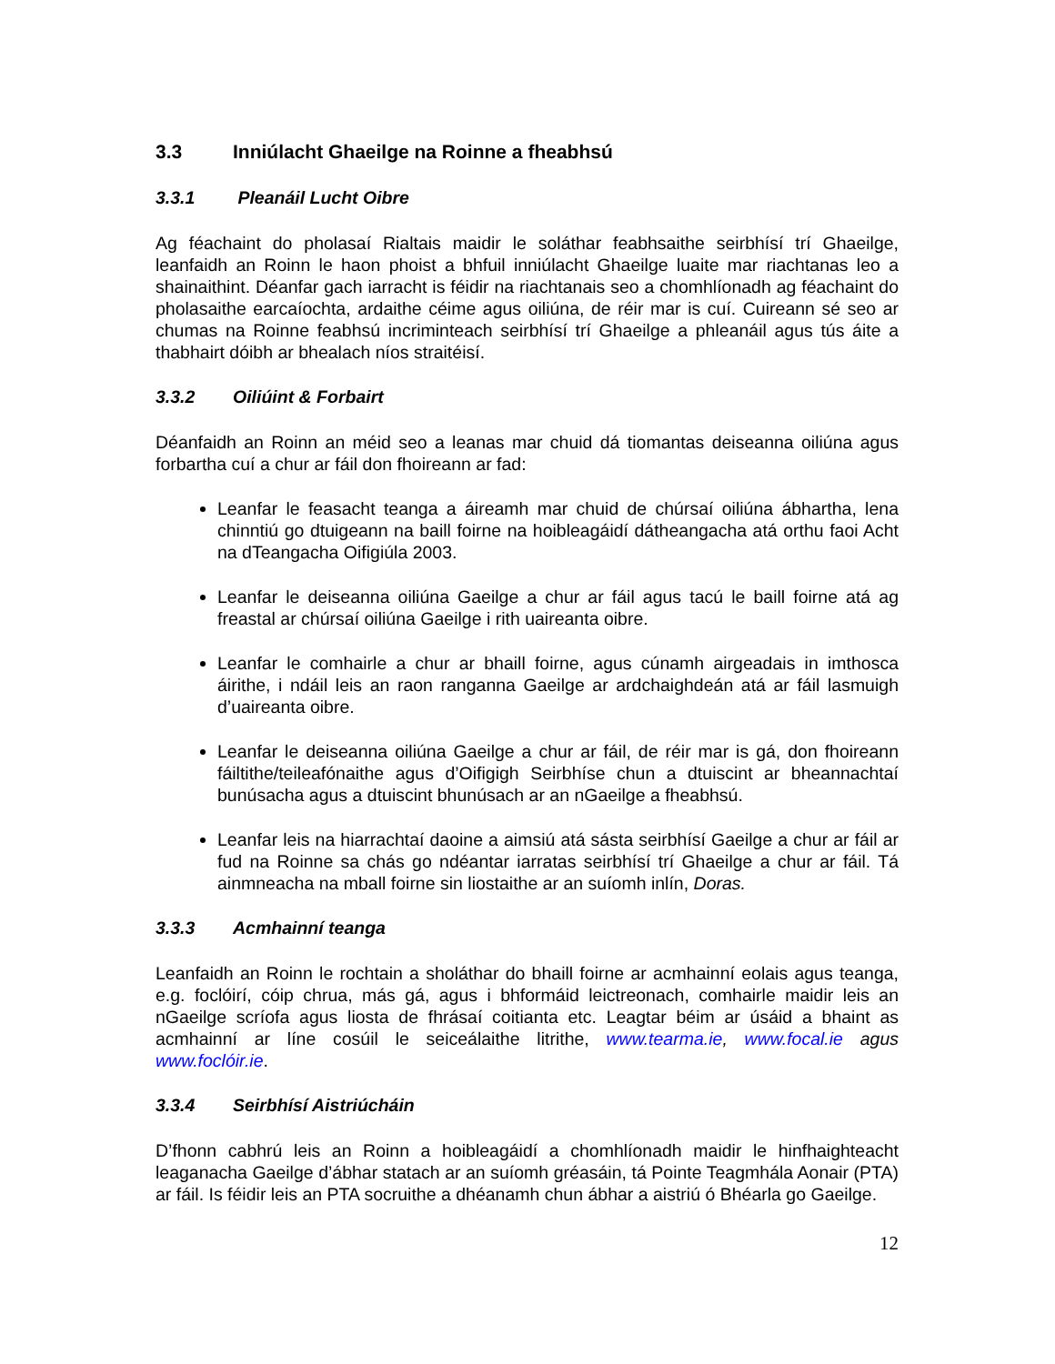3.3 Inniúlacht Ghaeilge na Roinne a fheabhsú
3.3.1 Pleanáil Lucht Oibre
Ag féachaint do pholasaí Rialtais maidir le soláthar feabhsaithe seirbhísí trí Ghaeilge, leanfaidh an Roinn le haon phoist a bhfuil inniúlacht Ghaeilge luaite mar riachtanas leo a shainaithint. Déanfar gach iarracht is féidir na riachtanais seo a chomhlíonadh ag féachaint do pholasaithe earcaíochta, ardaithe céime agus oiliúna, de réir mar is cuí. Cuireann sé seo ar chumas na Roinne feabhsú incriminteach seirbhísí trí Ghaeilge a phleanáil agus tús áite a thabhairt dóibh ar bhealach níos straitéisí.
3.3.2 Oiliúint & Forbairt
Déanfaidh an Roinn an méid seo a leanas mar chuid dá tiomantas deiseanna oiliúna agus forbartha cuí a chur ar fáil don fhoireann ar fad:
Leanfar le feasacht teanga a áireamh mar chuid de chúrsaí oiliúna ábhartha, lena chinntiú go dtuigeann na baill foirne na hoibleagáidí dátheangacha atá orthu faoi Acht na dTeangacha Oifigiúla 2003.
Leanfar le deiseanna oiliúna Gaeilge a chur ar fáil agus tacú le baill foirne atá ag freastal ar chúrsaí oiliúna Gaeilge i rith uaireanta oibre.
Leanfar le comhairle a chur ar bhaill foirne, agus cúnamh airgeadais in imthosca áirithe, i ndáil leis an raon ranganna Gaeilge ar ardchaighdeán atá ar fáil lasmuigh d’uaireanta oibre.
Leanfar le deiseanna oiliúna Gaeilge a chur ar fáil, de réir mar is gá, don fhoireann fáiltithe/teileafónaithe agus d’Oifigigh Seirbhíse chun a dtuiscint ar bheannachtaí bunúsacha agus a dtuiscint bhunúsach ar an nGaeilge a fheabhsú.
Leanfar leis na hiarrachtaí daoine a aimsiú atá sásta seirbhísí Gaeilge a chur ar fáil ar fud na Roinne sa chás go ndéantar iarratas seirbhísí trí Ghaeilge a chur ar fáil. Tá ainmneacha na mball foirne sin liostaithe ar an suíomh inlín, Doras.
3.3.3 Acmhainní teanga
Leanfaidh an Roinn le rochtain a sholáthar do bhaill foirne ar acmhainní eolais agus teanga, e.g. foclóirí, cóip chrua, más gá, agus i bhformáid leictreonach, comhairle maidir leis an nGaeilge scríofa agus liosta de fhrásaí coitianta etc. Leagtar béim ar úsáid a bhaint as acmhainní ar líne cosúil le seiceálaithe litrithe, www.tearma.ie, www.focal.ie agus www.foclóir.ie.
3.3.4 Seirbhísí Aistriúcháin
D’fhonn cabhrú leis an Roinn a hoibleagáidí a chomhlíonadh maidir le hinfhaighteacht leaganacha Gaeilge d’ábhar statach ar an suíomh gréasáin, tá Pointe Teagmhála Aonair (PTA) ar fáil. Is féidir leis an PTA socruithe a dhéanamh chun ábhar a aistriú ó Bhéarla go Gaeilge.
12